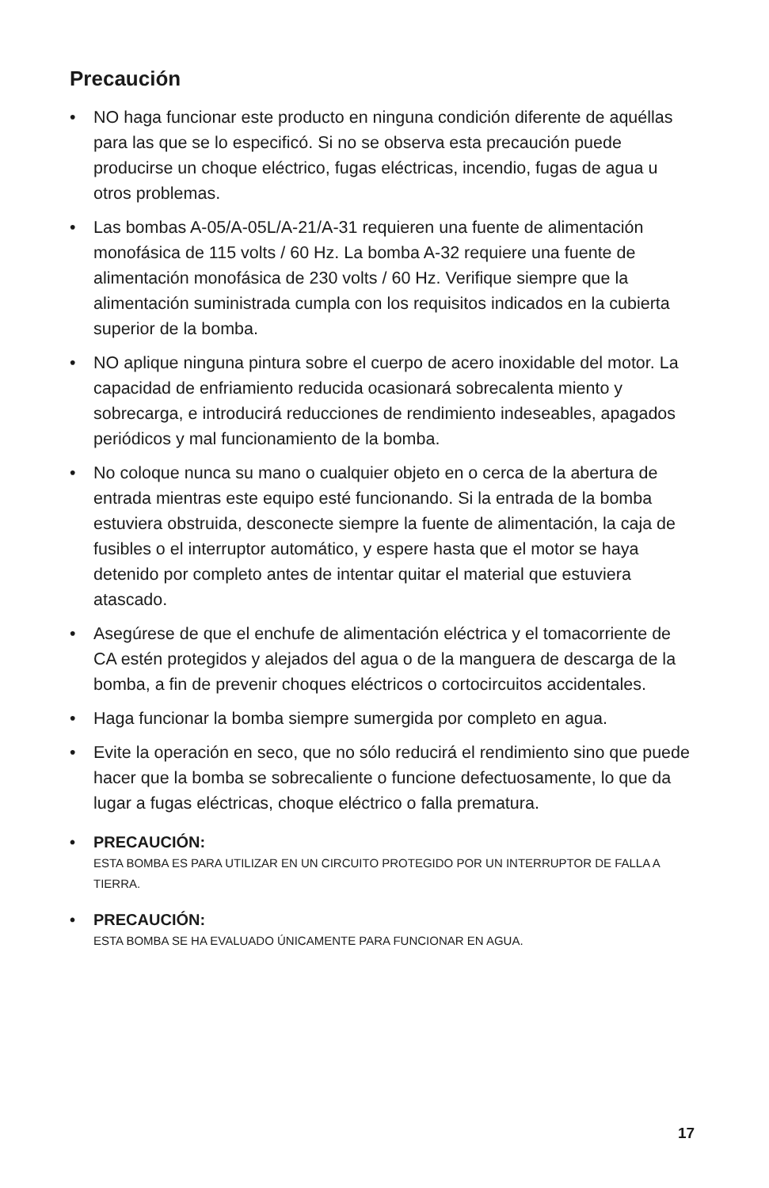Precaución
• NO haga funcionar este producto en ninguna condición diferente de aquéllas para las que se lo especificó. Si no se observa esta precaución puede producirse un choque eléctrico, fugas eléctricas, incendio, fugas de agua u otros problemas.
• Las bombas A-05/A-05L/A-21/A-31 requieren una fuente de alimentación monofásica de 115 volts / 60 Hz. La bomba A-32 requiere una fuente de alimentación monofásica de 230 volts / 60 Hz. Verifique siempre que la alimentación suministrada cumpla con los requisitos indicados en la cubierta superior de la bomba.
• NO aplique ninguna pintura sobre el cuerpo de acero inoxidable del motor. La capacidad de enfriamiento reducida ocasionará sobrecalenta miento y sobrecarga, e introducirá reducciones de rendimiento indeseables, apagados periódicos y mal funcionamiento de la bomba.
• No coloque nunca su mano o cualquier objeto en o cerca de la abertura de entrada mientras este equipo esté funcionando. Si la entrada de la bomba estuviera obstruida, desconecte siempre la fuente de alimentación, la caja de fusibles o el interruptor automático, y espere hasta que el motor se haya detenido por completo antes de intentar quitar el material que estuviera atascado.
• Asegúrese de que el enchufe de alimentación eléctrica y el tomacorriente de CA estén protegidos y alejados del agua o de la manguera de descarga de la bomba, a fin de prevenir choques eléctricos o cortocircuitos accidentales.
• Haga funcionar la bomba siempre sumergida por completo en agua.
• Evite la operación en seco, que no sólo reducirá el rendimiento sino que puede hacer que la bomba se sobrecaliente o funcione defectuosamente, lo que da lugar a fugas eléctricas, choque eléctrico o falla prematura.
• PRECAUCIÓN:
ESTA BOMBA ES PARA UTILIZAR EN UN CIRCUITO PROTEGIDO POR UN INTERRUPTOR DE FALLA A TIERRA.
• PRECAUCIÓN:
ESTA BOMBA SE HA EVALUADO ÚNICAMENTE PARA FUNCIONAR EN AGUA.
17